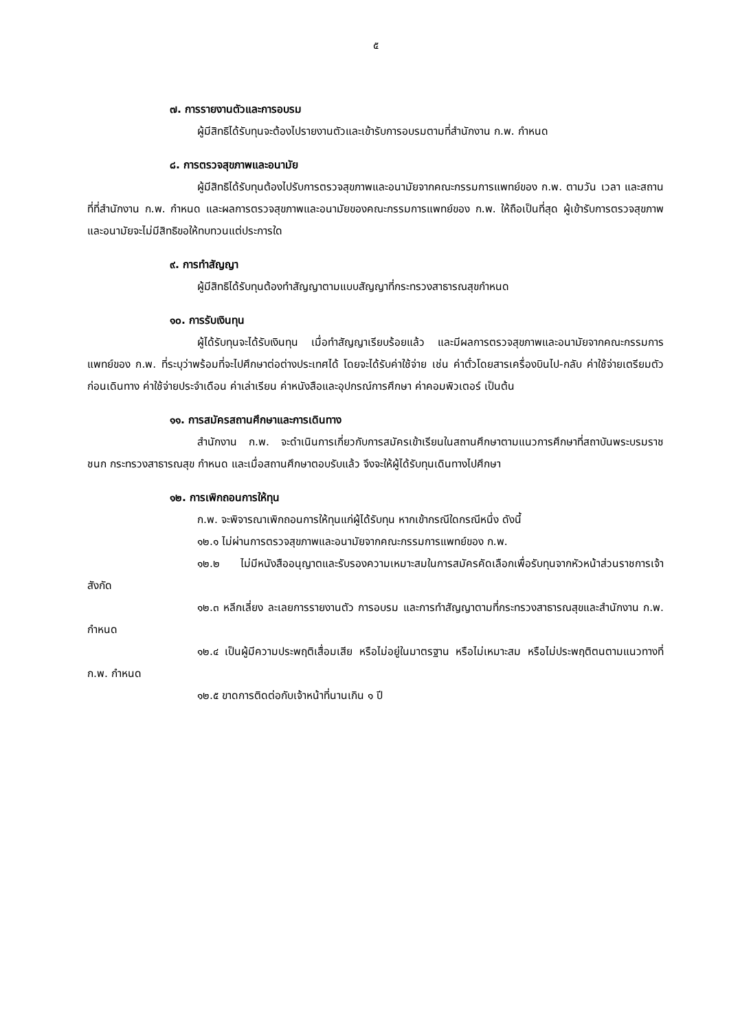๕
๗. การรายงานตัวและการอบรม
ผู้มีสิทธิได้รับทุนจะต้องไปรายงานตัวและเข้ารับการอบรมตามที่สำนักงาน ก.พ. กำหนด
๘. การตรวจสุขภาพและอนามัย
ผู้มีสิทธิได้รับทุนต้องไปรับการตรวจสุขภาพและอนามัยจากคณะกรรมการแพทย์ของ ก.พ. ตามวัน เวลา และสถานที่ที่สำนักงาน ก.พ. กำหนด และผลการตรวจสุขภาพและอนามัยของคณะกรรมการแพทย์ของ ก.พ. ให้ถือเป็นที่สุด ผู้เข้ารับการตรวจสุขภาพและอนามัยจะไม่มีสิทธิขอให้ทบทวนแต่ประการใด
๙. การทำสัญญา
ผู้มีสิทธิได้รับทุนต้องทำสัญญาตามแบบสัญญาที่กระทรวงสาธารณสุขกำหนด
๑๐. การรับเงินทุน
ผู้ได้รับทุนจะได้รับเงินทุน เมื่อทำสัญญาเรียบร้อยแล้ว และมีผลการตรวจสุขภาพและอนามัยจากคณะกรรมการแพทย์ของ ก.พ. ที่ระบุว่าพร้อมที่จะไปศึกษาต่อต่างประเทศได้ โดยจะได้รับค่าใช้จ่าย เช่น ค่าตั๋วโดยสารเครื่องบินไป-กลับ ค่าใช้จ่ายเตรียมตัวก่อนเดินทาง ค่าใช้จ่ายประจำเดือน ค่าเล่าเรียน ค่าหนังสือและอุปกรณ์การศึกษา ค่าคอมพิวเตอร์ เป็นต้น
๑๑. การสมัครสถานศึกษาและการเดินทาง
สำนักงาน ก.พ. จะดำเนินการเกี่ยวกับการสมัครเข้าเรียนในสถานศึกษาตามแนวการศึกษาที่สถาบันพระบรมราชชนก กระทรวงสาธารณสุข กำหนด และเมื่อสถานศึกษาตอบรับแล้ว จึงจะให้ผู้ได้รับทุนเดินทางไปศึกษา
๑๒. การเพิกถอนการให้ทุน
ก.พ. จะพิจารณาเพิกถอนการให้ทุนแก่ผู้ได้รับทุน หากเข้ากรณีใดกรณีหนึ่ง ดังนี้
๑๒.๑ ไม่ผ่านการตรวจสุขภาพและอนามัยจากคณะกรรมการแพทย์ของ ก.พ.
๑๒.๒ ไม่มีหนังสืออนุญาตและรับรองความเหมาะสมในการสมัครคัดเลือกเพื่อรับทุนจากหัวหน้าส่วนราชการเจ้าสังกัด
๑๒.๓ หลีกเลี่ยง ละเลยการรายงานตัว การอบรม และการทำสัญญาตามที่กระทรวงสาธารณสุขและสำนักงาน ก.พ. กำหนด
๑๒.๔ เป็นผู้มีความประพฤติเสื่อมเสีย หรือไม่อยู่ในมาตรฐาน หรือไม่เหมาะสม หรือไม่ประพฤติตนตามแนวทางที่ ก.พ. กำหนด
๑๒.๕ ขาดการติดต่อกับเจ้าหน้าที่นานเกิน ๑ ปี